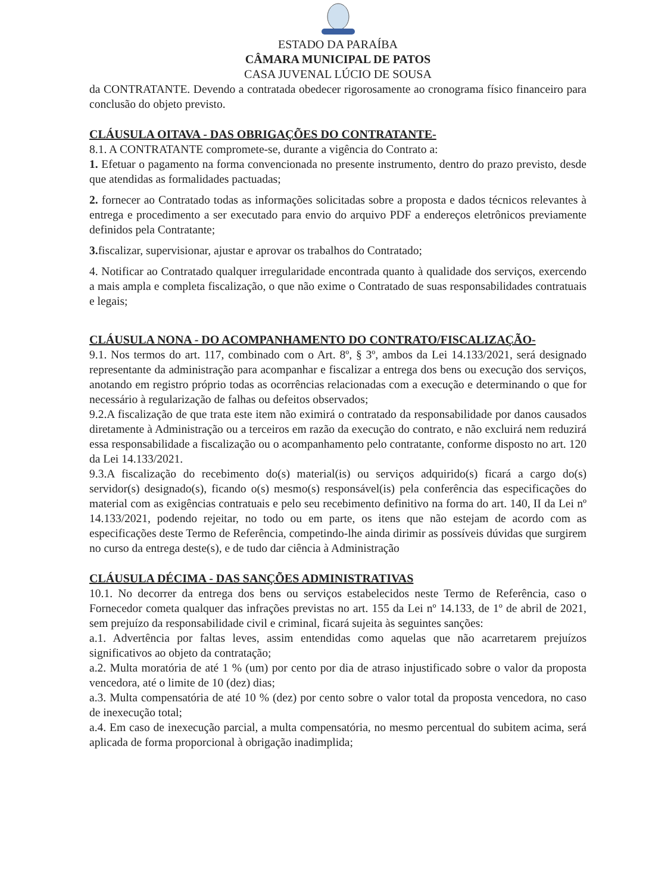ESTADO DA PARAÍBA
CÂMARA MUNICIPAL DE PATOS
CASA JUVENAL LÚCIO DE SOUSA
da CONTRATANTE. Devendo a contratada obedecer rigorosamente ao cronograma físico financeiro para conclusão do objeto previsto.
CLÁUSULA OITAVA - DAS OBRIGAÇÕES DO CONTRATANTE-
8.1. A CONTRATANTE compromete-se, durante a vigência do Contrato a:
1. Efetuar o pagamento na forma convencionada no presente instrumento, dentro do prazo previsto, desde que atendidas as formalidades pactuadas;
2. fornecer ao Contratado todas as informações solicitadas sobre a proposta e dados técnicos relevantes à entrega e procedimento a ser executado para envio do arquivo PDF a endereços eletrônicos previamente definidos pela Contratante;
3. fiscalizar, supervisionar, ajustar e aprovar os trabalhos do Contratado;
4. Notificar ao Contratado qualquer irregularidade encontrada quanto à qualidade dos serviços, exercendo a mais ampla e completa fiscalização, o que não exime o Contratado de suas responsabilidades contratuais e legais;
CLÁUSULA NONA - DO ACOMPANHAMENTO DO CONTRATO/FISCALIZAÇÃO-
9.1. Nos termos do art. 117, combinado com o Art. 8º, § 3º, ambos da Lei 14.133/2021, será designado representante da administração para acompanhar e fiscalizar a entrega dos bens ou execução dos serviços, anotando em registro próprio todas as ocorrências relacionadas com a execução e determinando o que for necessário à regularização de falhas ou defeitos observados;
9.2.A fiscalização de que trata este item não eximirá o contratado da responsabilidade por danos causados diretamente à Administração ou a terceiros em razão da execução do contrato, e não excluirá nem reduzirá essa responsabilidade a fiscalização ou o acompanhamento pelo contratante, conforme disposto no art. 120 da Lei 14.133/2021.
9.3.A fiscalização do recebimento do(s) material(is) ou serviços adquirido(s) ficará a cargo do(s) servidor(s) designado(s), ficando o(s) mesmo(s) responsável(is) pela conferência das especificações do material com as exigências contratuais e pelo seu recebimento definitivo na forma do art. 140, II da Lei nº 14.133/2021, podendo rejeitar, no todo ou em parte, os itens que não estejam de acordo com as especificações deste Termo de Referência, competindo-lhe ainda dirimir as possíveis dúvidas que surgirem no curso da entrega deste(s), e de tudo dar ciência à Administração
CLÁUSULA DÉCIMA - DAS SANÇÕES ADMINISTRATIVAS
10.1. No decorrer da entrega dos bens ou serviços estabelecidos neste Termo de Referência, caso o Fornecedor cometa qualquer das infrações previstas no art. 155 da Lei nº 14.133, de 1º de abril de 2021, sem prejuízo da responsabilidade civil e criminal, ficará sujeita às seguintes sanções:
a.1. Advertência por faltas leves, assim entendidas como aquelas que não acarretarem prejuízos significativos ao objeto da contratação;
a.2. Multa moratória de até 1 % (um) por cento por dia de atraso injustificado sobre o valor da proposta vencedora, até o limite de 10 (dez) dias;
a.3. Multa compensatória de até 10 % (dez) por cento sobre o valor total da proposta vencedora, no caso de inexecução total;
a.4. Em caso de inexecução parcial, a multa compensatória, no mesmo percentual do subitem acima, será aplicada de forma proporcional à obrigação inadimplida;